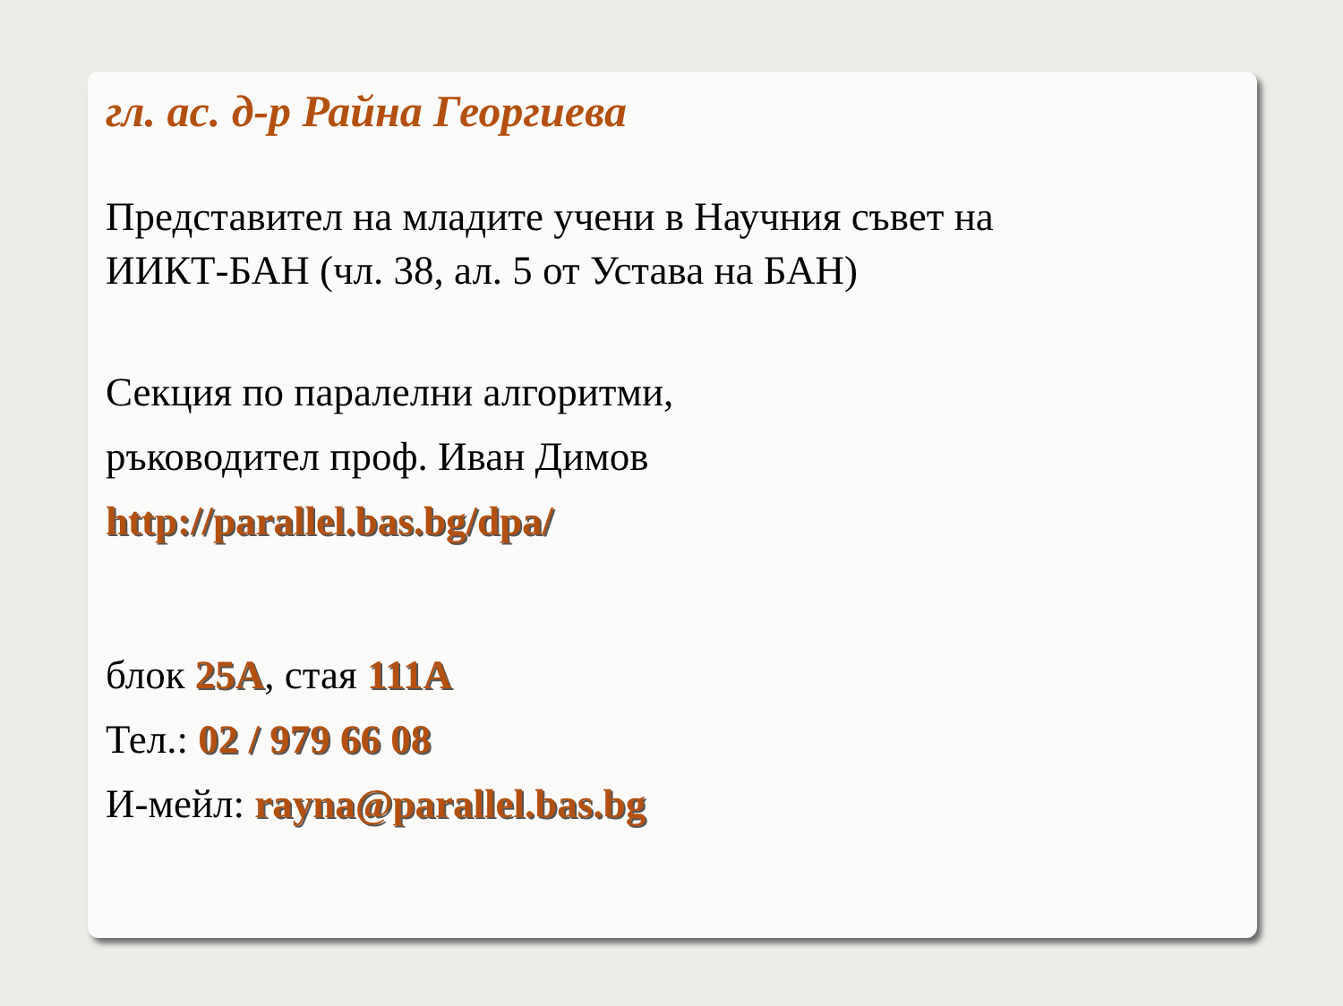гл. ас. д-р Райна Георгиева
Представител на младите учени в Научния съвет на
ИИКТ-БАН (чл. 38, ал. 5 от Устава на БАН)
Секция по паралелни алгоритми,
ръководител проф. Иван Димов
http://parallel.bas.bg/dpa/
блок 25А, стая 111А
Тел.: 02 / 979 66 08
И-мейл: rayna@parallel.bas.bg